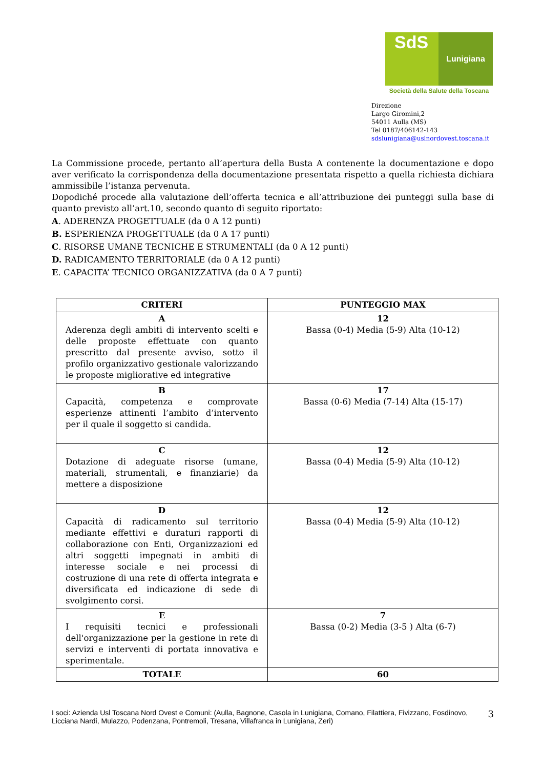SdS
Lunigiana
Società della Salute della Toscana
Direzione
Largo Giromini,2
54011 Aulla (MS)
Tel 0187/406142-143
sdslunigiana@uslnordovest.toscana.it
La Commissione procede, pertanto all’apertura della Busta A contenente la documentazione e dopo aver verificato la corrispondenza della documentazione presentata rispetto a quella richiesta dichiara ammissibile l’istanza pervenuta.
Dopodiché procede alla valutazione dell’offerta tecnica e all’attribuzione dei punteggi sulla base di quanto previsto all’art.10, secondo quanto di seguito riportato:
A. ADERENZA PROGETTUALE (da 0 A 12 punti)
B. ESPERIENZA PROGETTUALE (da 0 A 17 punti)
C. RISORSE UMANE TECNICHE E STRUMENTALI (da 0 A 12 punti)
D. RADICAMENTO TERRITORIALE (da 0 A 12 punti)
E. CAPACITA’ TECNICO ORGANIZZATIVA (da 0 A 7 punti)
| CRITERI | PUNTEGGIO MAX |
| --- | --- |
| A Aderenza degli ambiti di intervento scelti e delle proposte effettuate con quanto prescritto dal presente avviso, sotto il profilo organizzativo gestionale valorizzando le proposte migliorative ed integrative | 12 Bassa (0-4) Media (5-9) Alta (10-12) |
| B Capacità, competenza e comprovate esperienze attinenti l’ambito d’intervento per il quale il soggetto si candida. | 17 Bassa (0-6) Media (7-14) Alta (15-17) |
| C Dotazione di adeguate risorse (umane, materiali, strumentali, e finanziarie) da mettere a disposizione | 12 Bassa (0-4) Media (5-9) Alta (10-12) |
| D Capacità di radicamento sul territorio mediante effettivi e duraturi rapporti di collaborazione con Enti, Organizzazioni ed altri soggetti impegnati in ambiti di interesse sociale e nei processi di costruzione di una rete di offerta integrata e diversificata ed indicazione di sede di svolgimento corsi. | 12 Bassa (0-4) Media (5-9) Alta (10-12) |
| E I requisiti tecnici e professionali dell'organizzazione per la gestione in rete di servizi e interventi di portata innovativa e sperimentale. | 7 Bassa (0-2) Media (3-5 ) Alta (6-7) |
| TOTALE | 60 |
I soci: Azienda Usl Toscana Nord Ovest e Comuni: (Aulla, Bagnone, Casola in Lunigiana, Comano, Filattiera, Fivizzano, Fosdinovo, Licciana Nardi, Mulazzo, Podenzana, Pontremoli, Tresana, Villafranca in Lunigiana, Zeri)
3